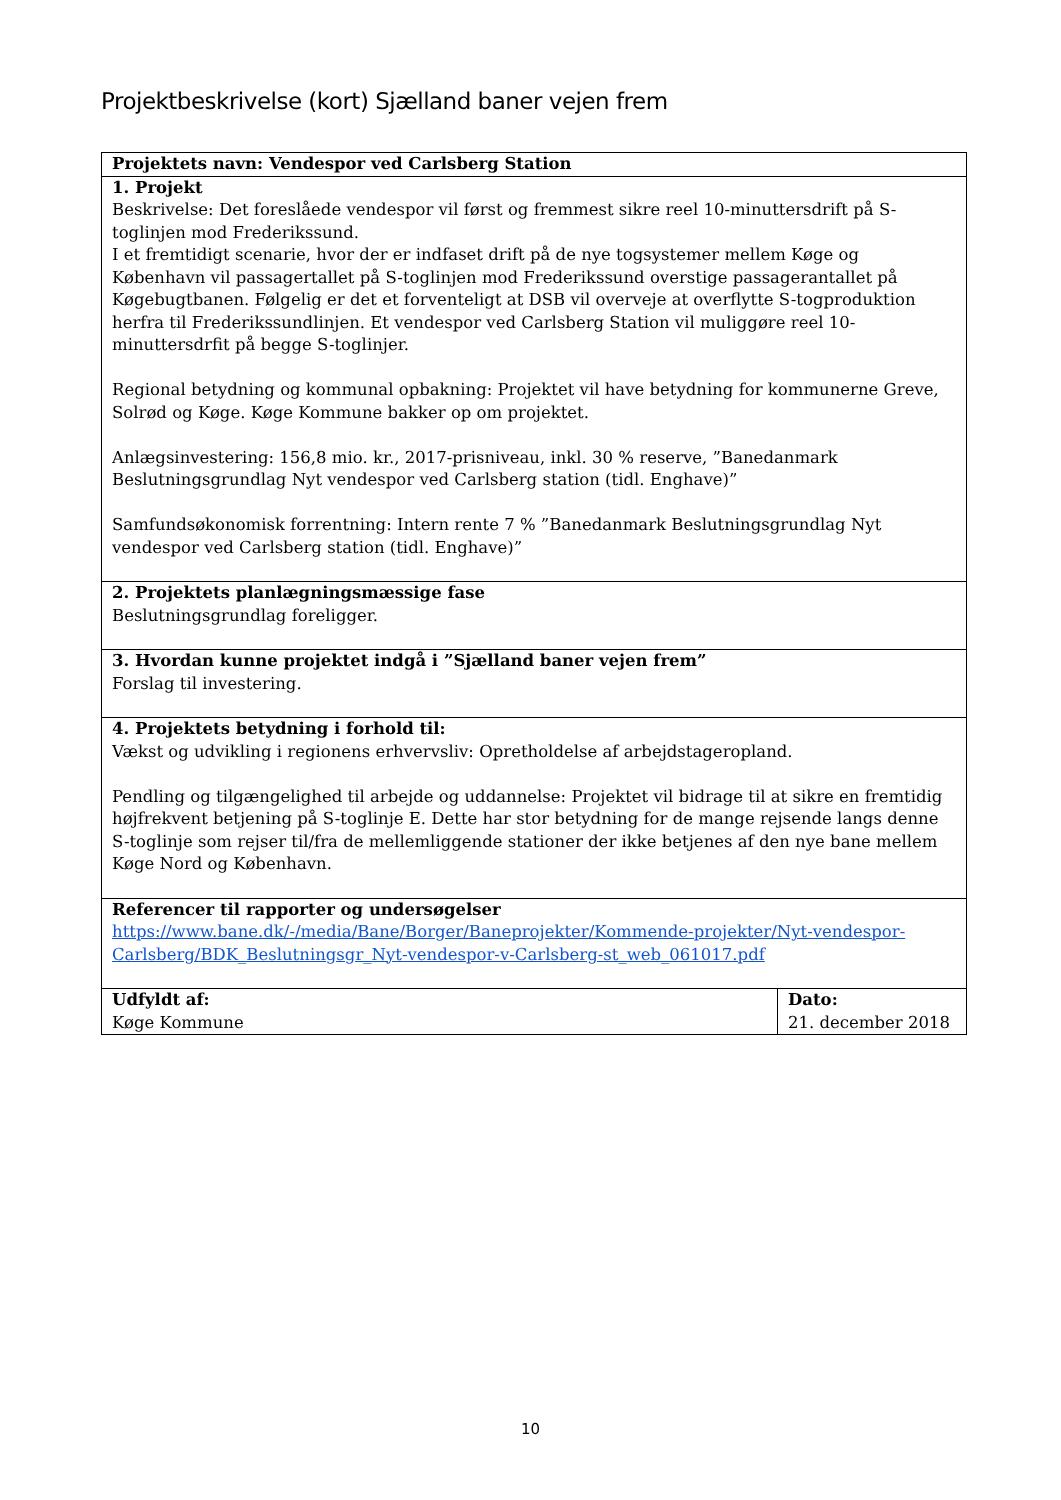Projektbeskrivelse (kort) Sjælland baner vejen frem
| Projektets navn: Vendespor ved Carlsberg Station | |
| 1. Projekt Beskrivelse: Det foreslåede vendespor vil først og fremmest sikre reel 10-minuttersdrift på S-toglinjen mod Frederikssund. I et fremtidigt scenarie, hvor der er indfaset drift på de nye togsystemer mellem Køge og København vil passagertallet på S-toglinjen mod Frederikssund overstige passagerantallet på Køgebugtbanen. Følgelig er det et forventeligt at DSB vil overveje at overflytte S-togproduktion herfra til Frederikssundlinjen. Et vendespor ved Carlsberg Station vil muliggøre reel 10-minuttersdrfit på begge S-toglinjer. Regional betydning og kommunal opbakning: Projektet vil have betydning for kommunerne Greve, Solrød og Køge. Køge Kommune bakker op om projektet. Anlægsinvestering: 156,8 mio. kr., 2017-prisniveau, inkl. 30 % reserve, ”Banedanmark Beslutningsgrundlag Nyt vendespor ved Carlsberg station (tidl. Enghave)” Samfundsøkonomisk forrentning: Intern rente 7 % ”Banedanmark Beslutningsgrundlag Nyt vendespor ved Carlsberg station (tidl. Enghave)” | |
| 2. Projektets planlægningsmæssige fase Beslutningsgrundlag foreligger. | |
| 3. Hvordan kunne projektet indgå i ”Sjælland baner vejen frem” Forslag til investering. | |
| 4. Projektets betydning i forhold til: Vækst og udvikling i regionens erhvervsliv: Opretholdelse af arbejdstageropland. Pendling og tilgængelighed til arbejde og uddannelse: Projektet vil bidrage til at sikre en fremtidig højfrekvent betjening på S-toglinje E. Dette har stor betydning for de mange rejsende langs denne S-toglinje som rejser til/fra de mellemliggende stationer der ikke betjenes af den nye bane mellem Køge Nord og København. | |
| Referencer til rapporter og undersøgelser https://www.bane.dk/-/media/Bane/Borger/Baneprojekter/Kommende-projekter/Nyt-vendespor-Carlsberg/BDK_Beslutningsgr_Nyt-vendespor-v-Carlsberg-st_web_061017.pdf | |
| Udfyldt af: Køge Kommune | Dato: 21. december 2018 |
10